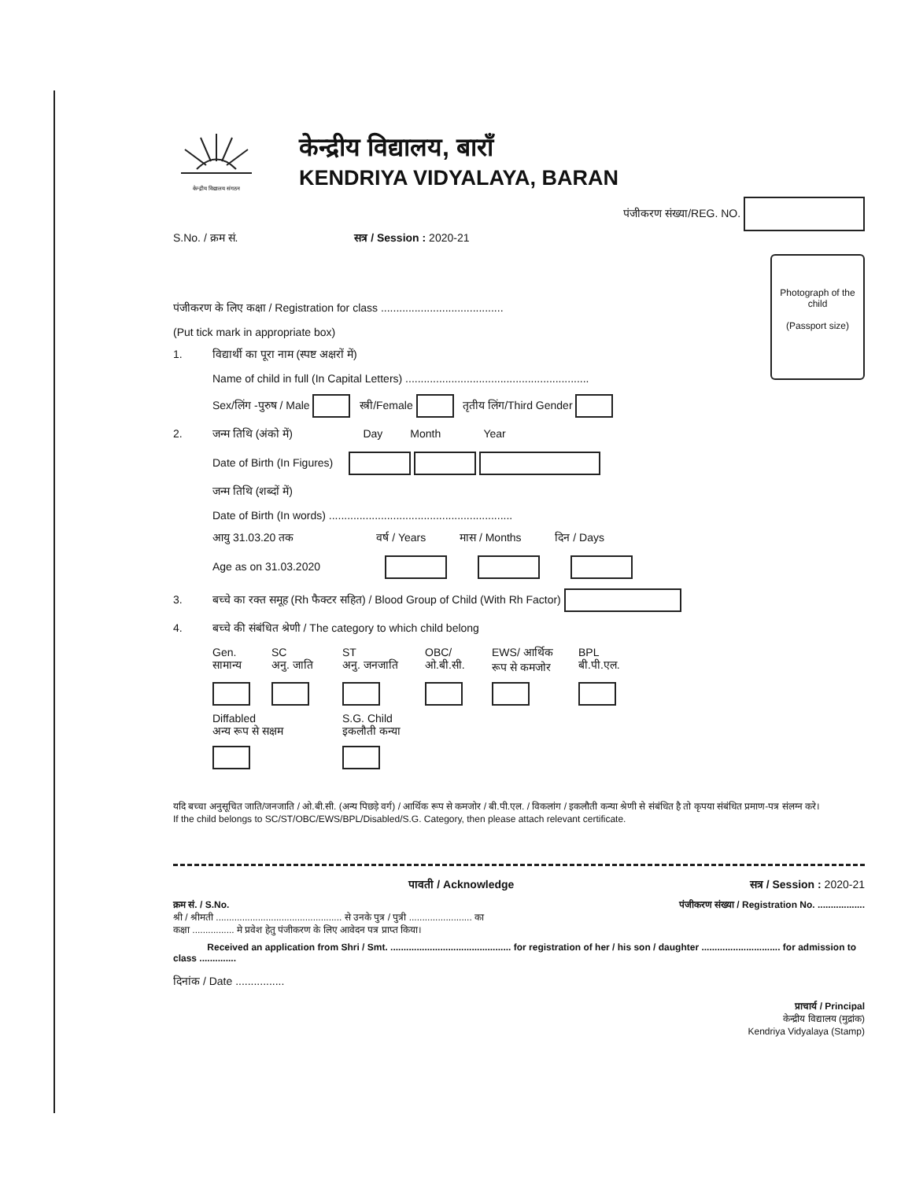केन्द्रीय विद्यालय संगठन
केन्द्रीय विद्यालय, बाराँ
KENDRIYA VIDYALAYA, BARAN
पंजीकरण संख्या/REG. NO.
S.No. / क्रम सं. सत्र / Session : 2020-21
Photograph of the child
(Passport size)
पंजीकरण के लिए कक्षा / Registration for class ........................................
(Put tick mark in appropriate box)
1. विद्यार्थी का पूरा नाम (स्पष्ट अक्षरों में)
Name of child in full (In Capital Letters) ............................................................
Sex/लिंग -पुरुष / Male स्त्री/Female तृतीय लिंग/Third Gender
2. जन्म तिथि (अंको में) Day Month Year
Date of Birth (In Figures)
जन्म तिथि (शब्दों में)
Date of Birth (In words) ............................................................
आयु 31.03.20 तक वर्ष / Years मास / Months दिन / Days
Age as on 31.03.2020
3. बच्चे का रक्त समूह (Rh फैक्टर सहित) / Blood Group of Child (With Rh Factor)
4. बच्चे की संबंधित श्रेणी / The category to which child belong
Gen.
सामान्य
SC
अनु. जाति
ST
अनु. जनजाति
OBC/
ओ.बी.सी.
EWS/ आर्थिक
रूप से कमजोर
BPL
बी.पी.एल.
Diffabled
अन्य रूप से सक्षम
S.G. Child
इकलौती कन्या
यदि बच्चा अनुसूचित जाति/जनजाति / ओ.बी.सी. (अन्य पिछड़े वर्ग) / आर्थिक रूप से कमजोर / बी.पी.एल. / विकलांग / इकलौती कन्या श्रेणी से संबंधित है तो कृपया संबंधित प्रमाण-पत्र संलग्न करे।
If the child belongs to SC/ST/OBC/EWS/BPL/Disabled/S.G. Category, then please attach relevant certificate.
पावती / Acknowledge सत्र / Session : 2020-21
क्रम सं. / S.No. पंजीकरण संख्या / Registration No. ..................
श्री / श्रीमती ................................................ से उनके पुत्र / पुत्री ........................ का
कक्षा ................ मे प्रवेश हेतु पंजीकरण के लिए आवेदन पत्र प्राप्त किया।
Received an application from Shri / Smt. .............................................. for registration of her / his son / daughter .............................. for admission to class ..............
दिनांक / Date ................
प्राचार्य / Principal
केन्द्रीय विद्यालय (मुद्रांक)
Kendriya Vidyalaya (Stamp)